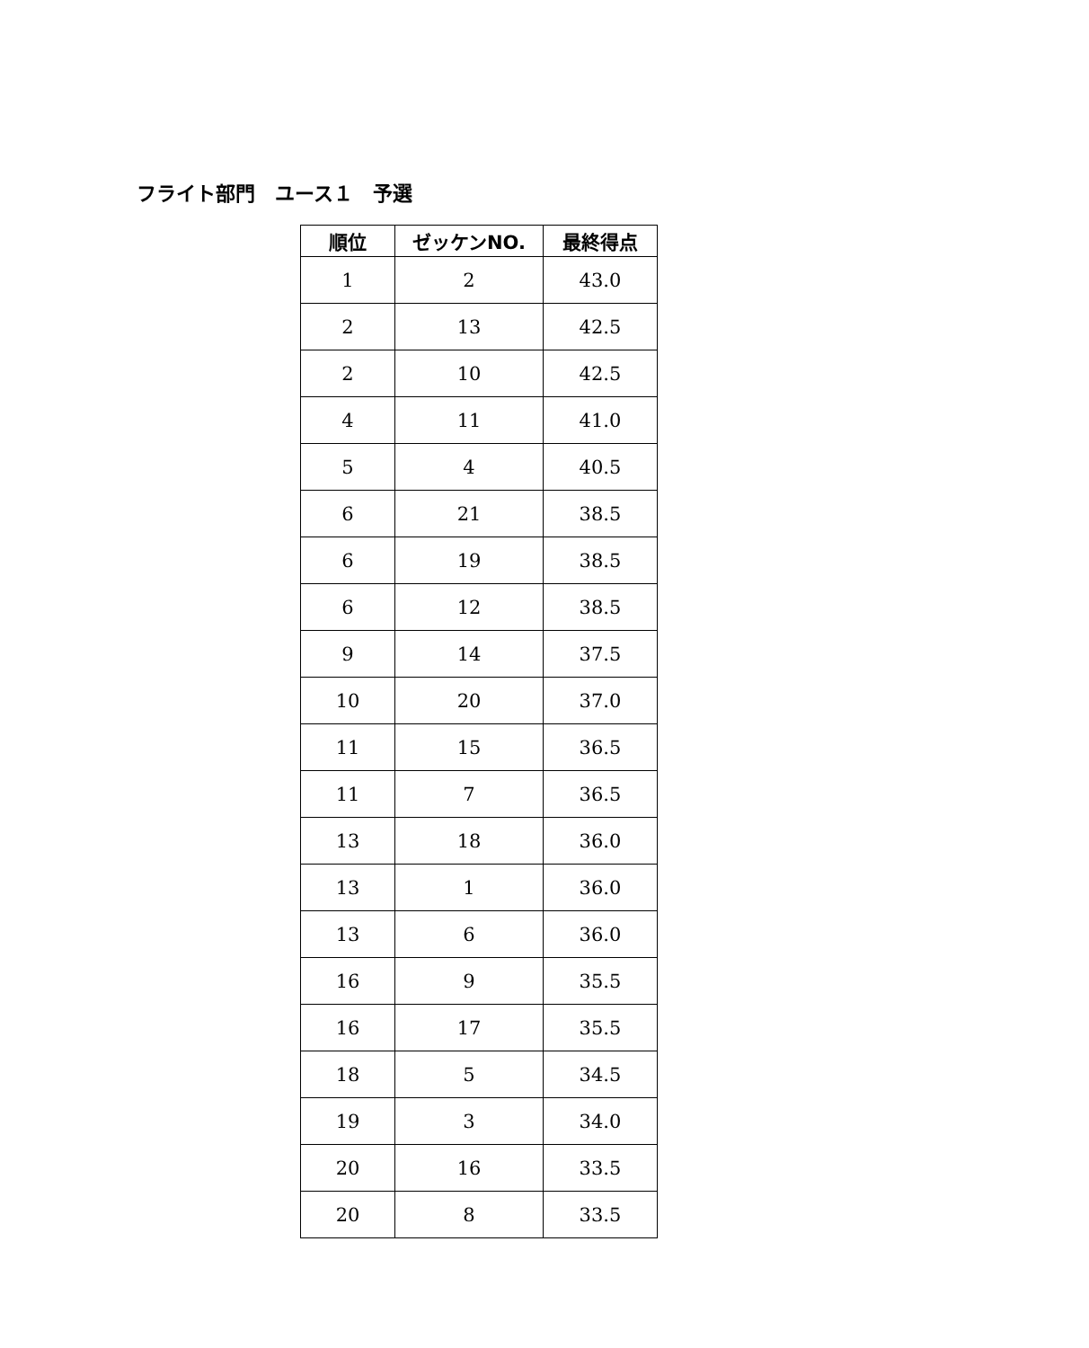フライト部門　ユース１　予選
| 順位 | ゼッケンNO. | 最終得点 |
| --- | --- | --- |
| 1 | 2 | 43.0 |
| 2 | 13 | 42.5 |
| 2 | 10 | 42.5 |
| 4 | 11 | 41.0 |
| 5 | 4 | 40.5 |
| 6 | 21 | 38.5 |
| 6 | 19 | 38.5 |
| 6 | 12 | 38.5 |
| 9 | 14 | 37.5 |
| 10 | 20 | 37.0 |
| 11 | 15 | 36.5 |
| 11 | 7 | 36.5 |
| 13 | 18 | 36.0 |
| 13 | 1 | 36.0 |
| 13 | 6 | 36.0 |
| 16 | 9 | 35.5 |
| 16 | 17 | 35.5 |
| 18 | 5 | 34.5 |
| 19 | 3 | 34.0 |
| 20 | 16 | 33.5 |
| 20 | 8 | 33.5 |